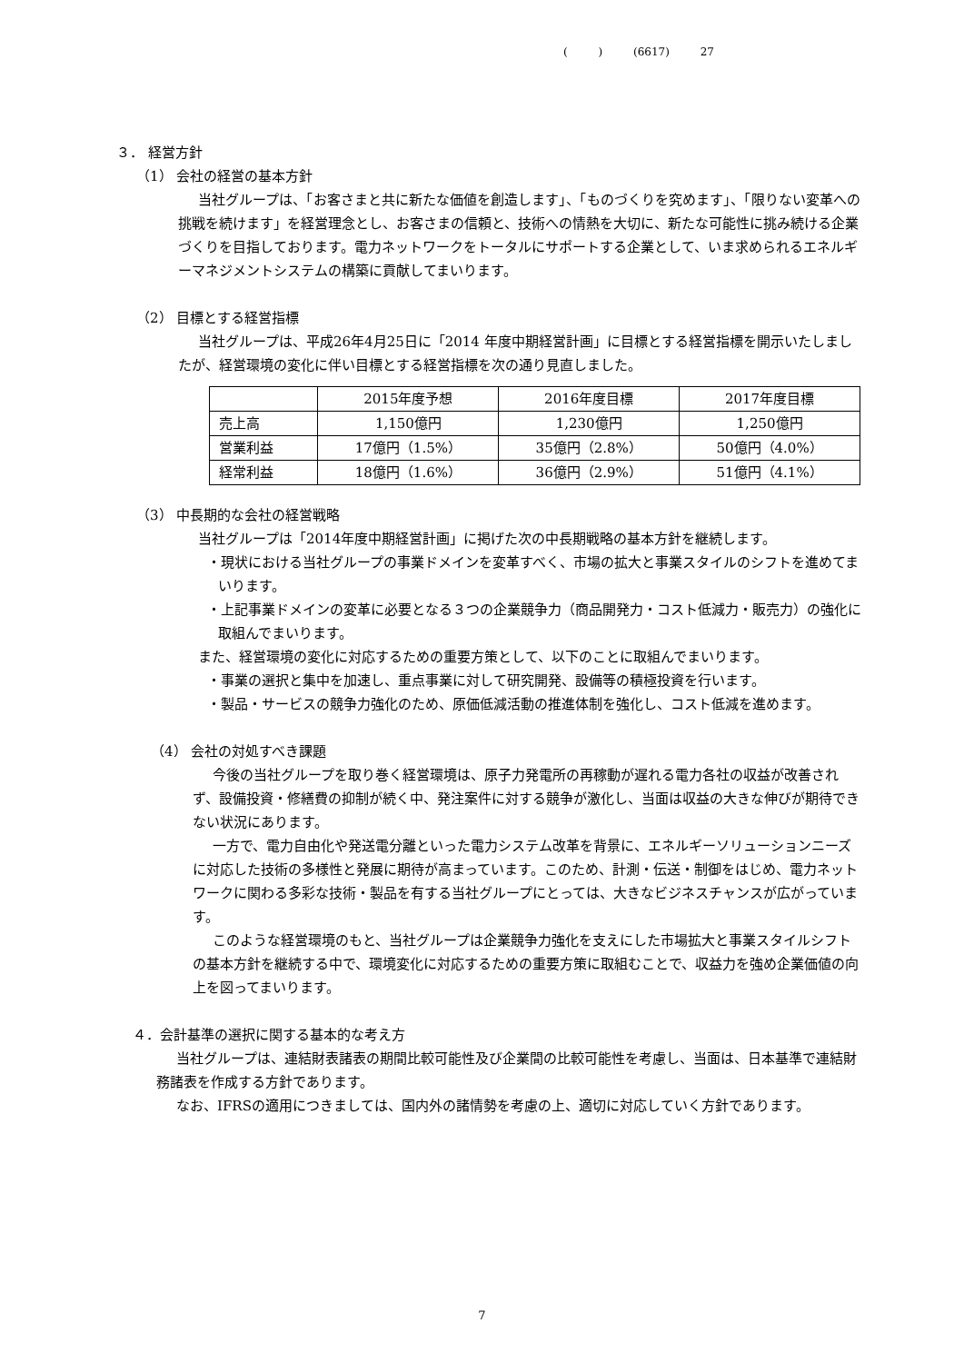( ) (6617) 27
３． 経営方針
（1） 会社の経営の基本方針
当社グループは、「お客さまと共に新たな価値を創造します」、「ものづくりを究めます」、「限りない変革への挑戦を続けます」を経営理念とし、お客さまの信頼と、技術への情熱を大切に、新たな可能性に挑み続ける企業づくりを目指しております。電力ネットワークをトータルにサポートする企業として、いま求められるエネルギーマネジメントシステムの構築に貢献してまいります。
（2） 目標とする経営指標
当社グループは、平成26年4月25日に「2014 年度中期経営計画」に目標とする経営指標を開示いたしましたが、経営環境の変化に伴い目標とする経営指標を次の通り見直しました。
| | 2015年度予想 | 2016年度目標 | 2017年度目標 |
| 売上高 | 1,150億円 | 1,230億円 | 1,250億円 |
| 営業利益 | 17億円（1.5%） | 35億円（2.8%） | 50億円（4.0%） |
| 経常利益 | 18億円（1.6%） | 36億円（2.9%） | 51億円（4.1%） |
（3） 中長期的な会社の経営戦略
当社グループは「2014年度中期経営計画」に掲げた次の中長期戦略の基本方針を継続します。
・現状における当社グループの事業ドメインを変革すべく、市場の拡大と事業スタイルのシフトを進めてまいります。
・上記事業ドメインの変革に必要となる３つの企業競争力（商品開発力・コスト低減力・販売力）の強化に取組んでまいります。
また、経営環境の変化に対応するための重要方策として、以下のことに取組んでまいります。
・事業の選択と集中を加速し、重点事業に対して研究開発、設備等の積極投資を行います。
・製品・サービスの競争力強化のため、原価低減活動の推進体制を強化し、コスト低減を進めます。
（4） 会社の対処すべき課題
今後の当社グループを取り巻く経営環境は、原子力発電所の再稼動が遅れる電力各社の収益が改善されず、設備投資・修繕費の抑制が続く中、発注案件に対する競争が激化し、当面は収益の大きな伸びが期待できない状況にあります。
一方で、電力自由化や発送電分離といった電力システム改革を背景に、エネルギーソリューションニーズに対応した技術の多様性と発展に期待が高まっています。このため、計測・伝送・制御をはじめ、電力ネットワークに関わる多彩な技術・製品を有する当社グループにとっては、大きなビジネスチャンスが広がっています。
このような経営環境のもと、当社グループは企業競争力強化を支えにした市場拡大と事業スタイルシフトの基本方針を継続する中で、環境変化に対応するための重要方策に取組むことで、収益力を強め企業価値の向上を図ってまいります。
４．会計基準の選択に関する基本的な考え方
当社グループは、連結財表諸表の期間比較可能性及び企業間の比較可能性を考慮し、当面は、日本基準で連結財務諸表を作成する方針であります。
なお、IFRSの適用につきましては、国内外の諸情勢を考慮の上、適切に対応していく方針であります。
7